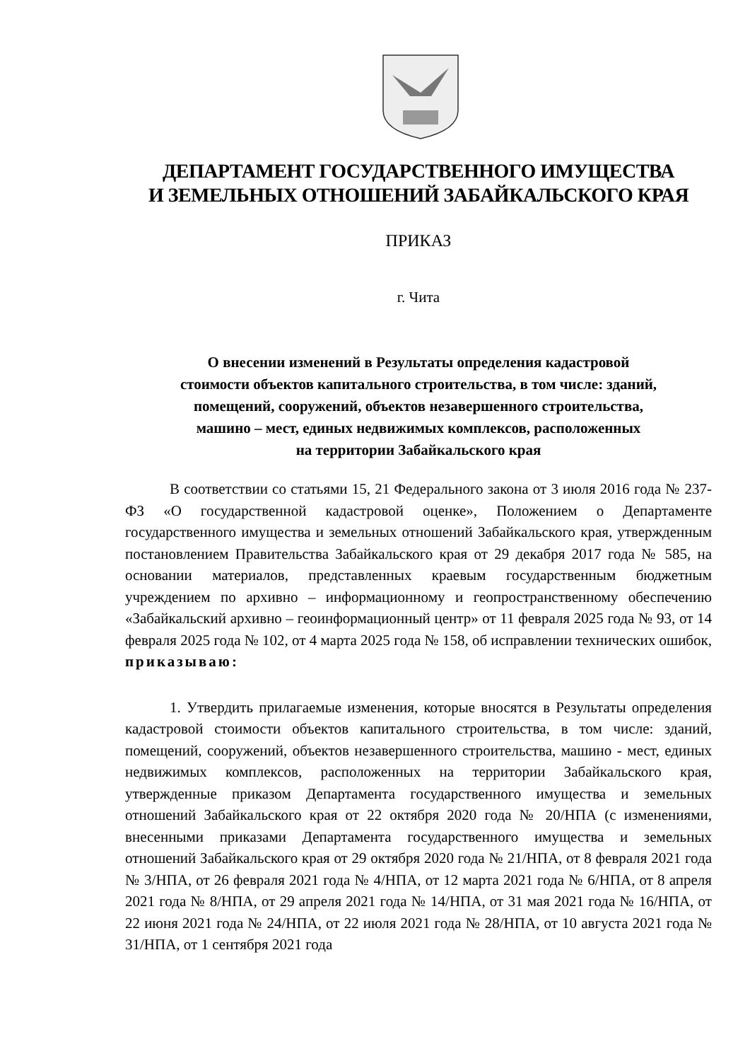ДЕПАРТАМЕНТ ГОСУДАРСТВЕННОГО ИМУЩЕСТВА
И ЗЕМЕЛЬНЫХ ОТНОШЕНИЙ ЗАБАЙКАЛЬСКОГО КРАЯ
ПРИКАЗ
г. Чита
О внесении изменений в Результаты определения кадастровой
стоимости объектов капитального строительства, в том числе: зданий,
помещений, сооружений, объектов незавершенного строительства,
машино – мест, единых недвижимых комплексов, расположенных
на территории Забайкальского края
В соответствии со статьями 15, 21 Федерального закона от 3 июля 2016 года № 237-ФЗ «О государственной кадастровой оценке», Положением о Департаменте государственного имущества и земельных отношений Забайкальского края, утвержденным постановлением Правительства Забайкальского края от 29 декабря 2017 года № 585, на основании материалов, представленных краевым государственным бюджетным учреждением по архивно – информационному и геопространственному обеспечению «Забайкальский архивно – геоинформационный центр» от 11 февраля 2025 года № 93, от 14 февраля 2025 года № 102, от 4 марта 2025 года № 158, об исправлении технических ошибок, приказываю:
1. Утвердить прилагаемые изменения, которые вносятся в Результаты определения кадастровой стоимости объектов капитального строительства, в том числе: зданий, помещений, сооружений, объектов незавершенного строительства, машино - мест, единых недвижимых комплексов, расположенных на территории Забайкальского края, утвержденные приказом Департамента государственного имущества и земельных отношений Забайкальского края от 22 октября 2020 года № 20/НПА (с изменениями, внесенными приказами Департамента государственного имущества и земельных отношений Забайкальского края от 29 октября 2020 года № 21/НПА, от 8 февраля 2021 года № 3/НПА, от 26 февраля 2021 года № 4/НПА, от 12 марта 2021 года № 6/НПА, от 8 апреля 2021 года № 8/НПА, от 29 апреля 2021 года № 14/НПА, от 31 мая 2021 года № 16/НПА, от 22 июня 2021 года № 24/НПА, от 22 июля 2021 года № 28/НПА, от 10 августа 2021 года № 31/НПА, от 1 сентября 2021 года